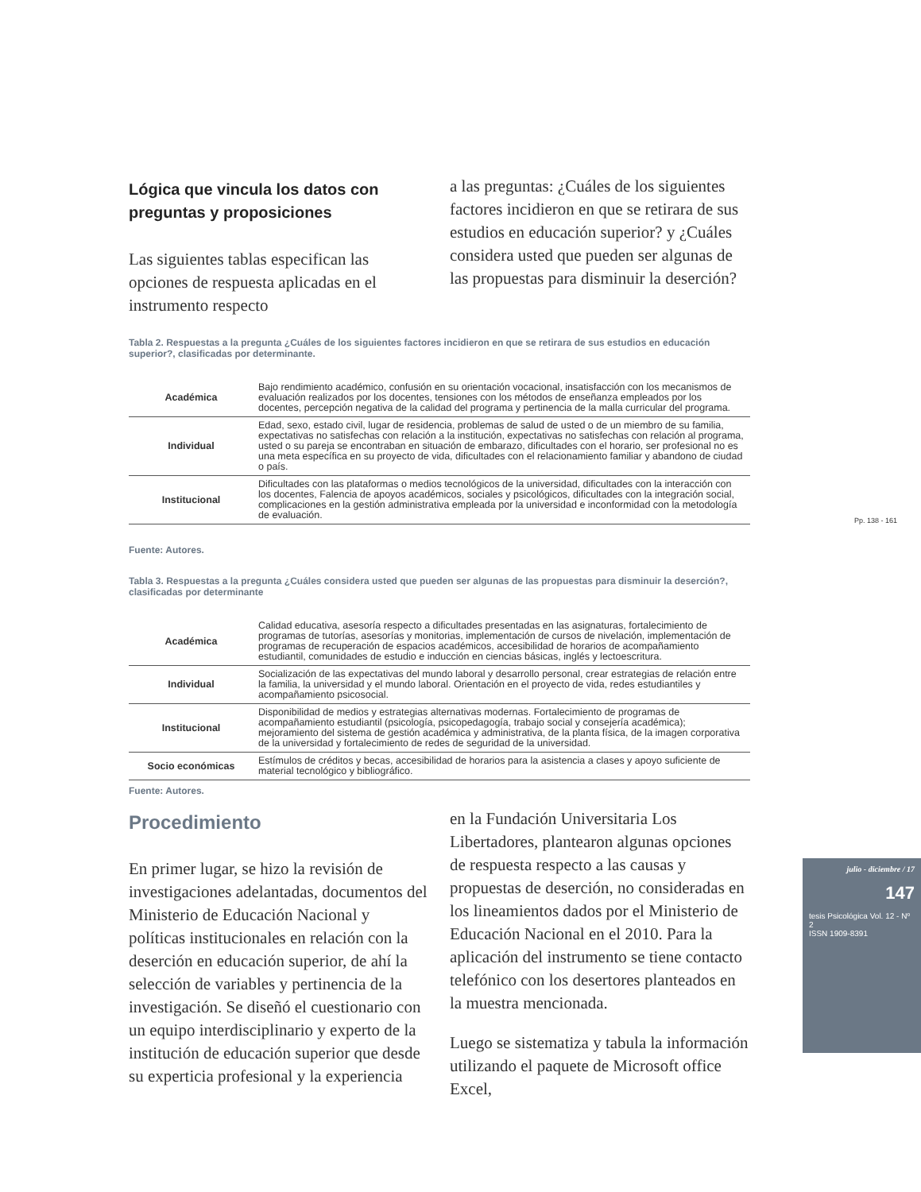Pp. 138 - 161
Lógica que vincula los datos con preguntas y proposiciones
Las siguientes tablas especifican las opciones de respuesta aplicadas en el instrumento respecto
a las preguntas: ¿Cuáles de los siguientes factores incidieron en que se retirara de sus estudios en educación superior? y ¿Cuáles considera usted que pueden ser algunas de las propuestas para disminuir la deserción?
Tabla 2. Respuestas a la pregunta ¿Cuáles de los siguientes factores incidieron en que se retirara de sus estudios en educación superior?, clasificadas por determinante.
| Académica | Bajo rendimiento académico, confusión en su orientación vocacional, insatisfacción con los mecanismos de evaluación realizados por los docentes, tensiones con los métodos de enseñanza empleados por los docentes, percepción negativa de la calidad del programa y pertinencia de la malla curricular del programa. |
| Individual | Edad, sexo, estado civil, lugar de residencia, problemas de salud de usted o de un miembro de su familia, expectativas no satisfechas con relación a la institución, expectativas no satisfechas con relación al programa, usted o su pareja se encontraban en situación de embarazo, dificultades con el horario, ser profesional no es una meta específica en su proyecto de vida, dificultades con el relacionamiento familiar y abandono de ciudad o país. |
| Institucional | Dificultades con las plataformas o medios tecnológicos de la universidad, dificultades con la interacción con los docentes, Falencia de apoyos académicos, sociales y psicológicos, dificultades con la integración social, complicaciones en la gestión administrativa empleada por la universidad e inconformidad con la metodología de evaluación. |
Fuente: Autores.
Tabla 3. Respuestas a la pregunta ¿Cuáles considera usted que pueden ser algunas de las propuestas para disminuir la deserción?, clasificadas por determinante
| Académica | Calidad educativa, asesoría respecto a dificultades presentadas en las asignaturas, fortalecimiento de programas de tutorías, asesorías y monitorias, implementación de cursos de nivelación, implementación de programas de recuperación de espacios académicos, accesibilidad de horarios de acompañamiento estudiantil, comunidades de estudio e inducción en ciencias básicas, inglés y lectoescritura. |
| Individual | Socialización de las expectativas del mundo laboral y desarrollo personal, crear estrategias de relación entre la familia, la universidad y el mundo laboral. Orientación en el proyecto de vida, redes estudiantiles y acompañamiento psicosocial. |
| Institucional | Disponibilidad de medios y estrategias alternativas modernas. Fortalecimiento de programas de acompañamiento estudiantil (psicología, psicopedagogía, trabajo social y consejería académica); mejoramiento del sistema de gestión académica y administrativa, de la planta física, de la imagen corporativa de la universidad y fortalecimiento de redes de seguridad de la universidad. |
| Socio económicas | Estímulos de créditos y becas, accesibilidad de horarios para la asistencia a clases y apoyo suficiente de material tecnológico y bibliográfico. |
Fuente: Autores.
Procedimiento
En primer lugar, se hizo la revisión de investigaciones adelantadas, documentos del Ministerio de Educación Nacional y políticas institucionales en relación con la deserción en educación superior, de ahí la selección de variables y pertinencia de la investigación. Se diseñó el cuestionario con un equipo interdisciplinario y experto de la institución de educación superior que desde su experticia profesional y la experiencia
en la Fundación Universitaria Los Libertadores, plantearon algunas opciones de respuesta respecto a las causas y propuestas de deserción, no consideradas en los lineamientos dados por el Ministerio de Educación Nacional en el 2010. Para la aplicación del instrumento se tiene contacto telefónico con los desertores planteados en la muestra mencionada.
Luego se sistematiza y tabula la información utilizando el paquete de Microsoft office Excel,
julio - diciembre / 17
147
tesis Psicológica Vol. 12 - Nº 2
ISSN 1909-8391